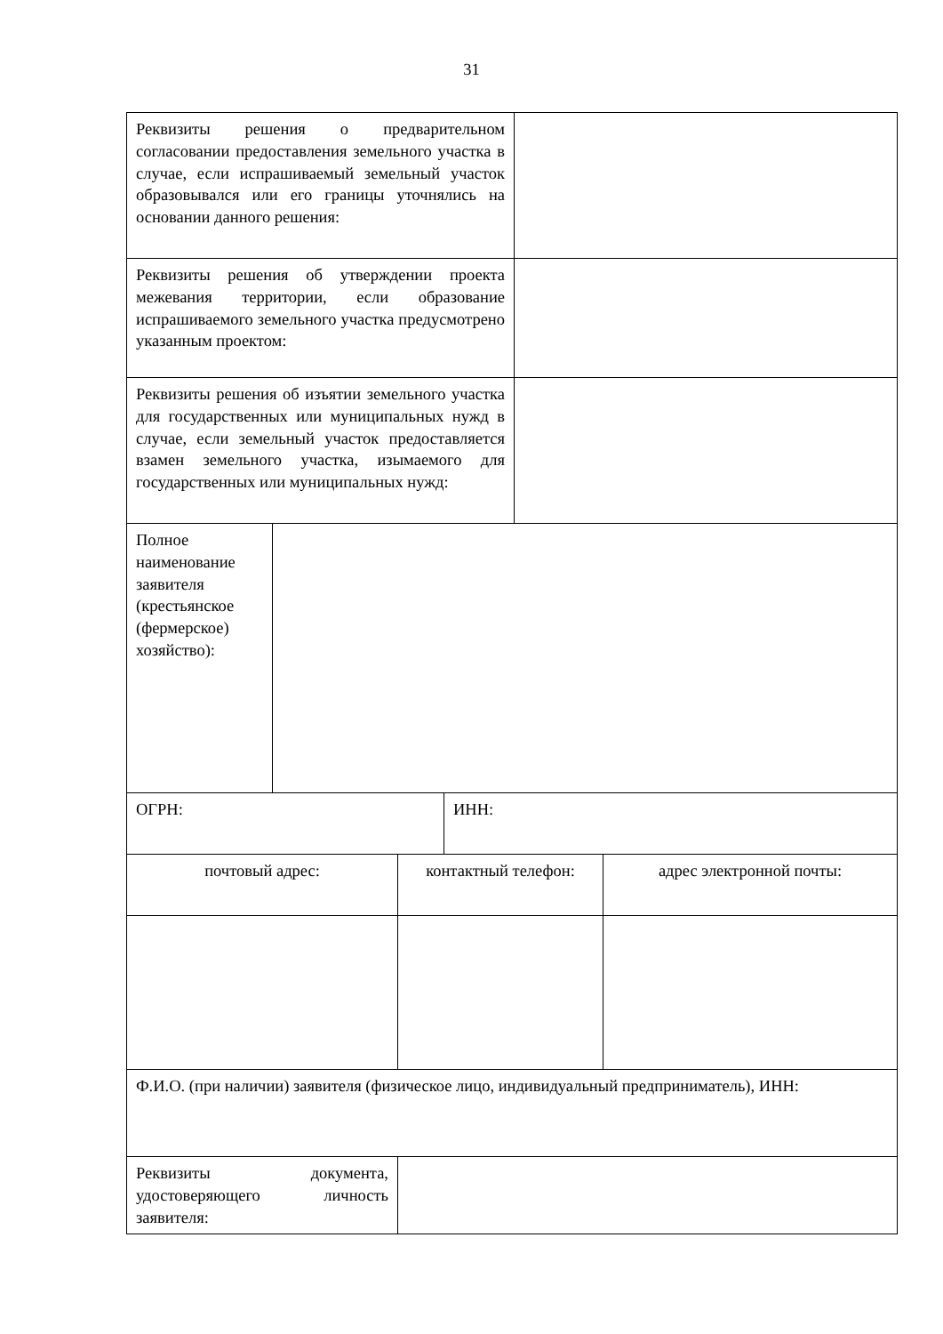31
| Реквизиты решения о предварительном согласовании предоставления земельного участка в случае, если испрашиваемый земельный участок образовывался или его границы уточнялись на основании данного решения: | |
| Реквизиты решения об утверждении проекта межевания территории, если образование испрашиваемого земельного участка предусмотрено указанным проектом: | |
| Реквизиты решения об изъятии земельного участка для государственных или муниципальных нужд в случае, если земельный участок предоставляется взамен земельного участка, изымаемого для государственных или муниципальных нужд: | |
| Полное наименование заявителя (крестьянское (фермерское) хозяйство): | |
| ОГРН: | ИНН: |
| почтовый адрес: | контактный телефон: | адрес электронной почты: |
| Ф.И.О. (при наличии) заявителя (физическое лицо, индивидуальный предприниматель), ИНН: |
| Реквизиты документа, удостоверяющего личность заявителя: | |